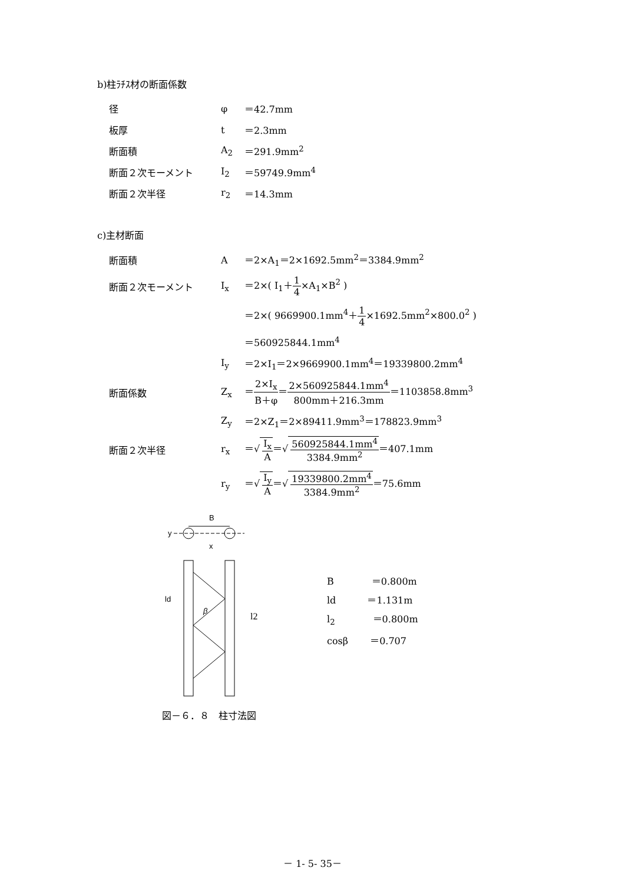b)柱ﾗﾁｽ材の断面係数
| 径 | φ | ＝42.7mm |
| 板厚 | t | ＝2.3mm |
| 断面積 | A<sub>2</sub> | ＝291.9mm<sup>2</sup> |
| 断面２次モーメント | I<sub>2</sub> | ＝59749.9mm<sup>4</sup> |
| 断面２次半径 | r<sub>2</sub> | ＝14.3mm |
c)主材断面
| 断面積 | A | ＝2×A<sub>1</sub>＝2×1692.5mm<sup>2</sup>＝3384.9mm<sup>2</sup> |
| 断面２次モーメント | I<sub>x</sub> | ＝2×( I<sub>1</sub>＋ 1 4 ×A<sub>1</sub>×B<sup>2</sup> ) |
| | | ＝2×( 9669900.1mm<sup>4</sup>＋ 1 4 ×1692.5mm<sup>2</sup>×800.0<sup>2</sup> ) |
| | | ＝560925844.1mm<sup>4</sup> |
| | I<sub>y</sub> | ＝2×I<sub>1</sub>＝2×9669900.1mm<sup>4</sup>＝19339800.2mm<sup>4</sup> |
| 断面係数 | Z<sub>x</sub> | ＝ 2×I<sub>x</sub> B＋φ ＝ 2×560925844.1mm<sup>4</sup> 800mm＋216.3mm ＝1103858.8mm<sup>3</sup> |
| | Z<sub>y</sub> | ＝2×Z<sub>1</sub>＝2×89411.9mm<sup>3</sup>＝178823.9mm<sup>3</sup> |
| 断面２次半径 | r<sub>x</sub> | ＝√ I<sub>x</sub> A ＝√ 560925844.1mm<sup>4</sup> 3384.9mm<sup>2</sup> ＝407.1mm |
| | r<sub>y</sub> | ＝√ I<sub>y</sub> A ＝√ 19339800.2mm<sup>4</sup> 3384.9mm<sup>2</sup> ＝75.6mm |
B
y
x
ld
β
l2
B　　　　＝0.800m
ld　　　 ＝1.131m
l<sub>2</sub>　　　　＝0.800m
cosβ　　 ＝0.707
図－６．８　柱寸法図
－ 1- 5- 35－